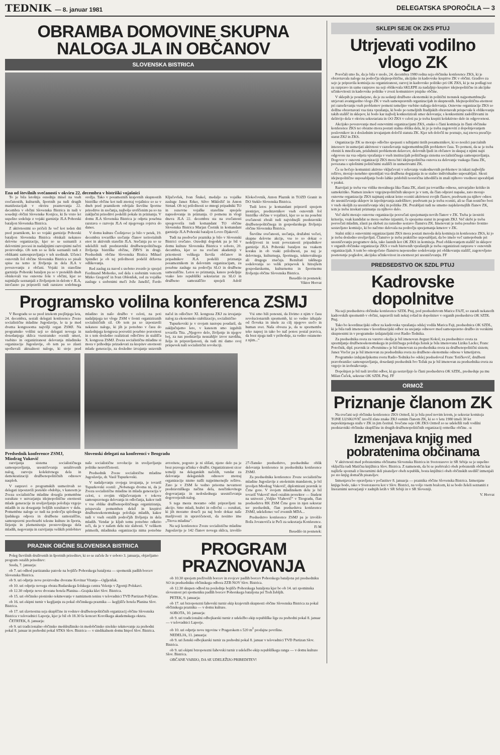TEDNIK — 8. januar 1981 DELEGATSKA SPOROČILA — 3
OBRAMBA DOMOVINE SKUPNA
NALOGA JLA IN OBČANOV
SLOVENSKA BISTRICA
Ena od številnih svečanosti v okviru 22. decembra v bistriški vojašnici
To je bila letošnja osrednja misel na vseh svečanostih, kulturnih, športnih pa tudi drugih manifestacijah v okviru praznovanja 22. decembra v občini Slovenska Bistrica in tudi v sosednji občini Slovenske Konjice, ki že vrsto let uspešno sodeluje z vojaki garnizije JLA Pohorski bataljon Slovenska Bistrica.
Z aktivnostmi so pričeli že več kot teden dni pred praznikom, ko so vojaki garnizije Pohorski bataljon Slovenska Bistrica obiskali nekatere delovne organizacije, kjer so se seznanili z delovnimi procesi in nadaljnjimi razvojnimi načrti proizvodnje. Ob tem so se širše seznanili tudi z oblikami samoupravljanja v teh sredinah. Učenci osnovnih šol občine Slovenska Bistrica so pisali spise na temo iz življenja in dela JLA v povezovanju z občani. Vojaki in starešine garnizije Pohorski bataljon pa so v preteklih dneh obiskovali vse osnovne šole v občini, kjer so najmlajše seznanjali z življenjem in delom v JLA, istočasno pa pripravili tudi razstave sodobnega orožja. Tako v posameznih krajevnih skupnostih bistriške občine kot tudi znotraj vojašnice so se v dneh pred praznikom odvijale številne športne prireditve in srečanja, najbolje uvrščenim pa so na zaključni prireditvi podelili pokale in priznanja. V domu JLA Slovenska Bistrica je odprta posebna razstava o razvoju JLA od njegovega rojstva do danes.
V domu kulture Črešnjevec je bilo v petek, 19. decembra tovariško srečanje članov teritorialnih enot in aktivnih starešin JLA. Srečanja pa so se udeležili tudi predstavniki družbenopolitičnega življenja bistriške občine, ZRVS in drugi. Predsednik občine Slovenska Bistica Mihael Spindlet je ob tej priložnosti podelil državna odlikovanja.
Red zaslug za narod s srebrno zvezdo je sprejel Ferdinand Mohorko, red dela s srebrnim vencem Mirko Gregorič in Ivan Oblonšek, red za vojaške zasluge s srebrnimi meči Jože Janežič, Ferdo Ključevšek, Ivan Štukel, medaljo za vojaške zasluge Janez Erker, Silvo Mikložič in Anton Strnad. Ob tej priložnosti so mnogi pripadniki TO in rezervne vojaške starešine sprejele napredovanje in priznanja. O pomenu in vlogi dneva JLA 22. decembru sta na svečanosti spregovorila tudi komandant TO občine Slovenska Bistrica Marjan Čretnik in komandant garnizije JLA Pohorski bataljon Lovro Djakovič.
Tudi na predvečer praznika je bilo v Slovenski Bistrici svečano. Osrednji dogodek pa je bil v domu kulture Slovenska Bistrica v soboto, 20. decembra, kjer so na svečani akademiji v prisotnosti velikega števila občanov in pripadnikov JLA podelili priznanja posameznikom in delovnim organizacijam, za posebne zasluge na področju SLO in družbene samozaščite. Letos so priznanja, katere podeljuje vsako leto republiški sekretariat za SLO in družbeno samozaščito sprejeli Adolf Klokočovnik, Anton Plaznik in TOZD Granit in DO Steklo Slovenska Bistrica.
Tudi letos je komandant pripravil sprejem pionirjev, predstavnikov vseh osnovnih šol bistriške občine v vojašnici, kjer so se na posebni svečanosti zbrali tudi najvidnejši predstavniki družbenopolitičnega in gospodarskega življenja občine Slovenska Bistrica.
Številne svečanosti, srečanja, družabni večeri, skupne delovne akcije, vse to so dokaz o nedeljivosti in tesni povezanosti pripadnikov garnizije JLA Pohorski bataljon na vsakem koraku in ob vsaki priložnosti, pa naj je delovnega, kulturnega, športnega, tekmovalnega ali drugega značaja. Rezultati takšnega sodelovanja so velik prispevek k hitrejšem gospodarskemu, kulturnemu in športnemu življenju občine Slovenska Bistrica.
Besedilo in posnetek:
Viktor Horvat
Programsko volilna konferenca ZSMJ
V Beogradu so se pred iztekom prejšnjega leta, 24. decembra, sestali delegati konference Zveze socialistične mladine Jugoslavije, le ta je med dvema kongresoma najvišji organ ZSMJ. Na programsko volilni seji so delegati novega in dosedanjega sklica vsestransko ocenili smeri, vsebino in organiziranost delovanja mladinske organizacije Jugoslavije, ob tem pa so zlasti upoštevali aktualnost naloge, ki stoje pred mladino in našo družbo v celoti, na poti nadaljnjega ter vloge ZSM v fronti organiziranih socialističnih sil. Ob tem pa so izpostavili nekatere naloge, ki jih je potrebno v času do naslednjega kongresa posvetiti posebno pozornost in s tem dosledno realizirati odločitve in stališča X. kongresa ZSMJ. Zveza socialistične mladine si mora v prihodnje prizadevati za krepitev enotnosti mlade generacije, za dosledno izvajanje ustavnih načel in odločitev XI. kongresa ZKJ za izvajanje nalog za ekonomsko stabilizacijo, socialistično
Tupurkovski je v svojem nastopu poudaril, da zaključujemo leto, v katerem smo izgubili tovariša Tita. „Njegovo delo, življenje in njegov boj, za nas predstavlja neusahljiv izvor navdiha, želja in pripravljenosti, da tudi mi damo svoj prispevek naši socialistični revoluciji.
Vsi smo bili ponosni, da živimo z njim v času revolucionarnih sprememb, ki so vedno izhajale od človeka in imele za cilj njegovo srečo in human svet. Naša obveza je, da te spremembe teko naprej in tako bo naš ponos postal pravica, da brez njega tudi v prihodnje, za vedno ostanemo z njim...”
Predsednik konference ZSMJ, Miodrag Vukovič
Slovenski delegati na konferenci v Beogradu
razvijanja sistema socialističnega samoupravljanja, uresničevanja ustalitvenih nalog, razvoju kolektivnega dela in demokratizaciji družbenopolitičnih odnosov nasploh.
V razpravi o programskih usmeritvah so delegati izpostavili preteklo obdobje, v katerem je Zveza socialistične mladine dosegla pomembne rezultate v ustvarjanju idejnopolitične enotnosti mlade generacije in uveljavljanju položaja vzgojo mladih in za doseganje boljših rezultatov v delu. Pomembne naloge so tudi na področju splošnega ljudskega odpora in družbene samozaščite, samoupravni preobrazbi telesne kulture in športa, širjenju in plemenitenju prostovoljnega dela mladih, negovanju in razvijanju velikih pridobitev naše socialistične revolucije in uveljavljanju politike neuvrščenosti.
Predsednik Zveze socialistične mladine Jugoslavije, dr. Vasil Tupurkovski.
V nadaljevanju svojega izvajanja, je tovariš Tupurkovski ocenil: „Nobenega dvoma ni, da je Zveza socialistične mladine in mlada generacija v celoti, s svojim vključevanjem v tokove samoupravnega delovanja in odločanja, kakor tudi v vse oblike družbenopolitičnega organiziranja, prispevala pomemben delež in krepitvi družbenoekonomskega položaja mladih, kakor tudi v vseh ostalih področjih življenja in dela mladih. Vendar je kljub temu potrebno odkrito reči, da je v našem delu niz slabosti. V velikem primerih, mladinska organizacija nima potrebne avtoritete, pogosto je ni slišati, njeno delo pa je brez pravega učinka v družbi. Organiziranost sicer temelji na delegatskih načelih, vendar za delovanje delegatskih odnosov znotraj organizacije nismo našli najprimernejše rešitve. Zato je v ZSM še vedno prisotna nevarnost predstavniškega načina dela, neučinkovitega dogovarjanja in nedoslednega uresničevanja dogovorjenih nalog.
S tega mesta moramo oditi pripravljeni na akcijo. Smo mladi, hrabri in odločni — rezultati, ki jih moramo doseči pa naj bodo dokaz naše marljivosti in upravičenosti, da nosimo ime „Titova mladina”.
Na seji konference Zveze socialistične mladine Jugoslavije je 142 članov novega sklica, izvolilo 27-člansko predsedstvo, predsednike oblik delovanja konference in predsednika konference ZSMJ.
Za predsednika konference Zveze socialistične mladine Jugoslavije z enoletnim mandatom, je bil izvoljen Miodrag Vukovič, diplomirani pravnik iz Črne gore. V svojem mladinskem delu je bil tovariš Vukovič med ostalim prorektor — študent na univerzi „Veljko Vlahovič” v Titogradu, član predsedstva RK ZSM Črne gore in njen sekretar ter predsednik, član predsedstva konference ZSMJ, udeleženec več zveznih MDA...
Predsedstvo konference ZSMJ pa je izvolilo Boža Jovanoviča iz Peči za sekretarja Konference.
Fi M
Besedilo in posnetek:
PRAZNIK OBČINE SLOVENSKA BISTRICA
Poleg številnih društvenih in športnih prireditev, ki so se začele že v soboto 3. januarja, objavljamo program ostalih prireditev:
Sreda, 7. januarja:
ob 7. uri odhod partizanske patrole na bojišče Pohorskega bataljona — spomenik padlih borcev Slovenska Bistrica.
ob 9. uri odprtje nove proizvodne dvorane Kovinar Vitanje—Ogljenšak.
ob 10. uri odprtje novega obrata Rudarskega šolskega centra Velenje v Zgornji Polskavi.
ob 12.30 odprtje nove dvorane hotela Planina—Grajska klet Slov. Bistrica.
ob 15. uri občinsko pionirsko tekmovanje v namiznem tenisu v telovadnici TVD Partizan Poljčane.
ob 16. uri ekipni turnir v kegljanju za pokal občinskega praznika — kegljišče hotela Planina Slov. Bistrica.
ob 17. uri slavnostna seja skupščine in vodstev družbenopolitičnih organizacij občine Slovenska Bistrica v telovadnici Laporje, kjer je bil ob 18.30 še koncert Koroškega akademskega okteta.
ČETRTEK, 8. januarja:
ob 9. uri tradicionalno občinsko meddružinsko in medobčinsko strelsko tekmovanje za prehodni pokal 8. januar in prehodni pokal STKS Slov. Bistrica — v sindikalnem domu Impol Slov. Bistrica.
PROGRAM
PRAZNOVANJA
ob 10.30 sprejem preživelih borcev in svojcev padlih borcev Pohorskega bataljona pri predsedniku SO in predsedniku občinskega odbora ZZB NOV Slov. Bistrica.
ob 12.30 skupen odhod na poslednje bojišče Pohorskega bataljona kjer bo ob 14. uri spominska slovesnost pri spomeniku padlih borcev Pohorskega bataljona pri Treh žebljih.
PETEK, 9. januarja:
ob 17. uri brzopotezni šahovski turnir ekip krajevnih skupnosti občine Slovenska Bistrica za pokal občinskega praznika — v domu kulture.
SOBOTA, 10. januarja:
ob 9. uri tradicionalni odbojkarski turnir z udeležbo ekip republiške lige za prehodni pokal 8. januar — v telovadnici Laporje.
ob 10. uri odprtje nove trgovine v Pragerskem s 520 m<sup>2</sup> prodajne površine.
NEDELJA, 11. januarja:
ob 9. uri ženski odbojkarski turnir za prehodni pokal 8. januar v telovadnici TVD Partizan Slov. Bistrica.
ob 9. uri ekipni brzopotezni šahovski turnir z udeležbo ekip republiškega ranga — v domu kulture Slov. Bistrica.
OBČANE VABIJO, DA SE UDELEŽIJO PRIREDITEV!
SKLEPI SEJE OK ZKS PTUJ
Utrjevati vodilno vlogo ZK
Poročali smo že, da je bila v sredo, 24. decembra 1980 redna seja občinske konference ZKS, ki je obravnavala naloge na področju idejnopolitične, akcijske in kadrovske krepitve ZK v občini. Gradivo za sejo je pripravila komisija za organiziranost, razvoj in kadrovsko politiko pri OK ZKS, ki je na podlagi tez za razpravo in same razprave na seji oblikovala SKLEPE za nadaljnjo krepitev idejnopolitične in akcijske učinkovitosti in kadrovske politike v zvezi komunistov ptujske občine.
V sklepih je poudarjeno, da je za sedanji družbeno ekonomski in politični trenutek najpomembnejše utrjevati avantgardno vlogo ZK v vseh samoupravnih organizacijah in skupnostih. Idejnopolitična enotnost pri razreševanju vseh problemov pomeni temeljno vsebino našega delovanja. Osnovne organizacije ZKS so dolžne obravnavati vsa tista vprašanja, ki bodo po temeljitih študijskih obravnavah prispevale k oblikovanju takih stališč in sklepov, ki bodo kar najbolj konkretizirali smer delovanja; s konkretnimi zadolžitvami in delitvijo dela v okviru sekretariata in OO ZKS v celoti pa je treba krepiti kolektivno delo in odgovornost.
Akcijsko povezovanje med osnovnimi organizacijami ZKS, enako s člani komiteja in člani občinske konference ZKS ter obratno mora postati stalna oblika dela, ki jo je treba zagotoviti z dopolnjevanjem poslovnikov in z doslednim izvajanjem določil statuta ZK. Kjer teh določil ne poznajo, naj znova preučijo statut ZKJ in ZKS.
Organizacije ZK se morajo odločno spopasti s težnjami tistih posameznikov, ki so nosilci parcialnih interesov in usmerjati aktivnost v razreševanje najpomembnejših problemov časa. To pomeni, da se je treba obrniti k množicam, prisluhniti problemom delavcev, delovnih ljudi in občanov in skupaj z njimi najti odgovore na vsa odprta vprašanja v vseh institucijah političnega sistema socialističnega samoupravljanja. Dogovor v osnovni organizaciji ZKS mora biti idejnopolitična osnova za delovanje vsakega člana ZK, povezana s splošnimi političnimi stališči in usmeritvami ZK.
Če se hočejo komunisti aktivno vključevati v reševanje vsakodnevnih problemov in iskati najboljše rešitve, morajo nenehno spremljati vsa družbena dogajanja in se stalno individualno usposabljati. Skozi idejnopolitično usposabljanje bodo lahko pridobili teoretična izhodišča in znali njihovo vrednost uporabljati v praksi.
Razvijati je treba vse vidike moralnega lika člana ZK, zlasti pa tovariške odnose, ustvarjalno kritiko in samokritiko. Namen izrekov vzgojnopolitičnih ukrepov je v tem, da član odpravi napake, zato morajo osnovne organizacije ZKS najmanj enkrat letno oceniti aktivnost svojih članov, predvsem pa njihov odnos do uresničevanja sklepov in izpolnjevanja zadolžitev; predvsem pa je treba oceniti, ali se član resnično bori v vseh okoljih za uresničevanje idej in politike ZK. Pozabljati tudi ne smemo najdelavnejših članov ZK, tem je treba izrekati priznanje za njihovo delo.
Več skrbi morajo osnovne organizacije posvečati sprejemanju novih članov v ZK. Treba je izostriti kriterije, vsak kandidat se mora osebno izjasniti, če sprejema statut in program ZKJ. Več skrbi je treba posvečati mladim, zlasti pa skrbeti za razredno sestavo članstva ZK. Imenovati je treba posebno frontno sestavljeno komisijo, ki bo načrtno delovala na področju sprejemanja kmetov v ZK.
Stalni stiki z osnovnimi organizacijami ZKS mora postati metoda dela komiteja in konference ZKS, ki jo je treba dosledno uveljavljati. Članstvo je treba praktično usposabljati, da bo imelo več samopobude pri uresničevanju programov dela, tako lastnih kot OK ZKS in komiteja. Pred oblikovanjem stališč in sklepov v organih občinske organizacije ZKS o vseh bistvenih vprašanjih je treba organizirati razprave v osnovnih organizacijah. S tem bo omogočeno članstvu neposredno sodelovanje pri oblikovanju stališč, zagotovljeno poenotenje pogledov, akcijska učinkovitost in enotnost pri uresničevanju. FF
PREDSEDSTVO OK SZDL PTUJ
Kadrovske dopolnitve
Na seji predsedstva občinske konference SZDL Ptuj, pod predsedstvom Marice FAJT, so zaradi nekaterih kadrovskih sprememb v občini, napravili tudi nekaj rošad in dopolnitev v organih predsedstva OK SZDL Ptuj.
Tako bo koordinacijski odbor za kadrovska vprašanja odslej vodila Marica Fajt, predsednica OK SZDL, ki je bila tudi imenovana v koordinacijski odbor za urejanje odnosov med samoupravno družbo in verskimi skupnostmi in v programsko izdajateljski svet Radio-Tednika.
Za predsednika sveta za varstvo okolja je bil imenovan Avgust Kokol; za predsednico sveta za spremljanje družbenoekonomskega in političnega položaja žensk je bila imenovana Lizika Lacko; Franc Potočnik, dipl. pravnik iz »Perutnine« je bil imenovan za predsednika sveta za družbenopolitični sistem; Janez Vrečer pa je bil imenovan za predsednika sveta za družbeno ekonomske odnose v kmetijstvu.
Programsko izdajateljskemu svetu Radio-Tednika bo odslej predsedoval Franc Tetičkovič, družbeni pravobranilec samoupravljanja, dosedanji predsednik Ivo Težak pa je bil imenovan za predsednika sveta za vzgojo in izobraževanje.
Dopolnjen je bil tudi izvršni odbor, ki ga sestavljajo le člani predsedstva OK SZDL, predseduje pa mu Milan Čuček, sekretar OK SZDL Ptuj. FF
ORMOŽ
Priznanje članom ZK
Na svečani seji občinske konference ZKS Ormož, ki je bila pred novim letom, je sekretar komiteja TONE LUSKOVIČ izročil zlate znake ZKJ osmim članom ZK, ki so v letu 1980 imeli 30 let neprekinjenega staža v ZK in jim čestital. Svečane seje OK ZKS Ormož so se udeležili tudi vodilni predstavniki občinske skupščine in drugih družbenopolitičnih organizacij ormoške občine. -u
Izmenjava knjig med pobratenima občinama
V aktivnosti med pobratenima občinama Slovenska Bistrica in Svetozarevo iz SR Srbije se je uspešno vključila tudi Matična knjižnica Slov. Bistrica. Z namenom, da bi se prebivalci obeh pobratenih občin kar najširše spoznali z literarnimi deli pisateljev obeh republik, bosta knjižnici obeh občinskih središč izmenjali po sto knjig domačih pisateljev.
Izmenjava bo opravljena v počastitev 8. januarja — praznika občine Slovenska Bistrica. Izmenjane knjige bodo, tako v Svetozarevu kot v Slov. Bistrici, na voljo vsem bralcem, ki se bodo želeli seznaniti z literarnimi ustvarjanji v zadnjih letih v SR Srbiji in v SR Sloveniji.
V. Horvat